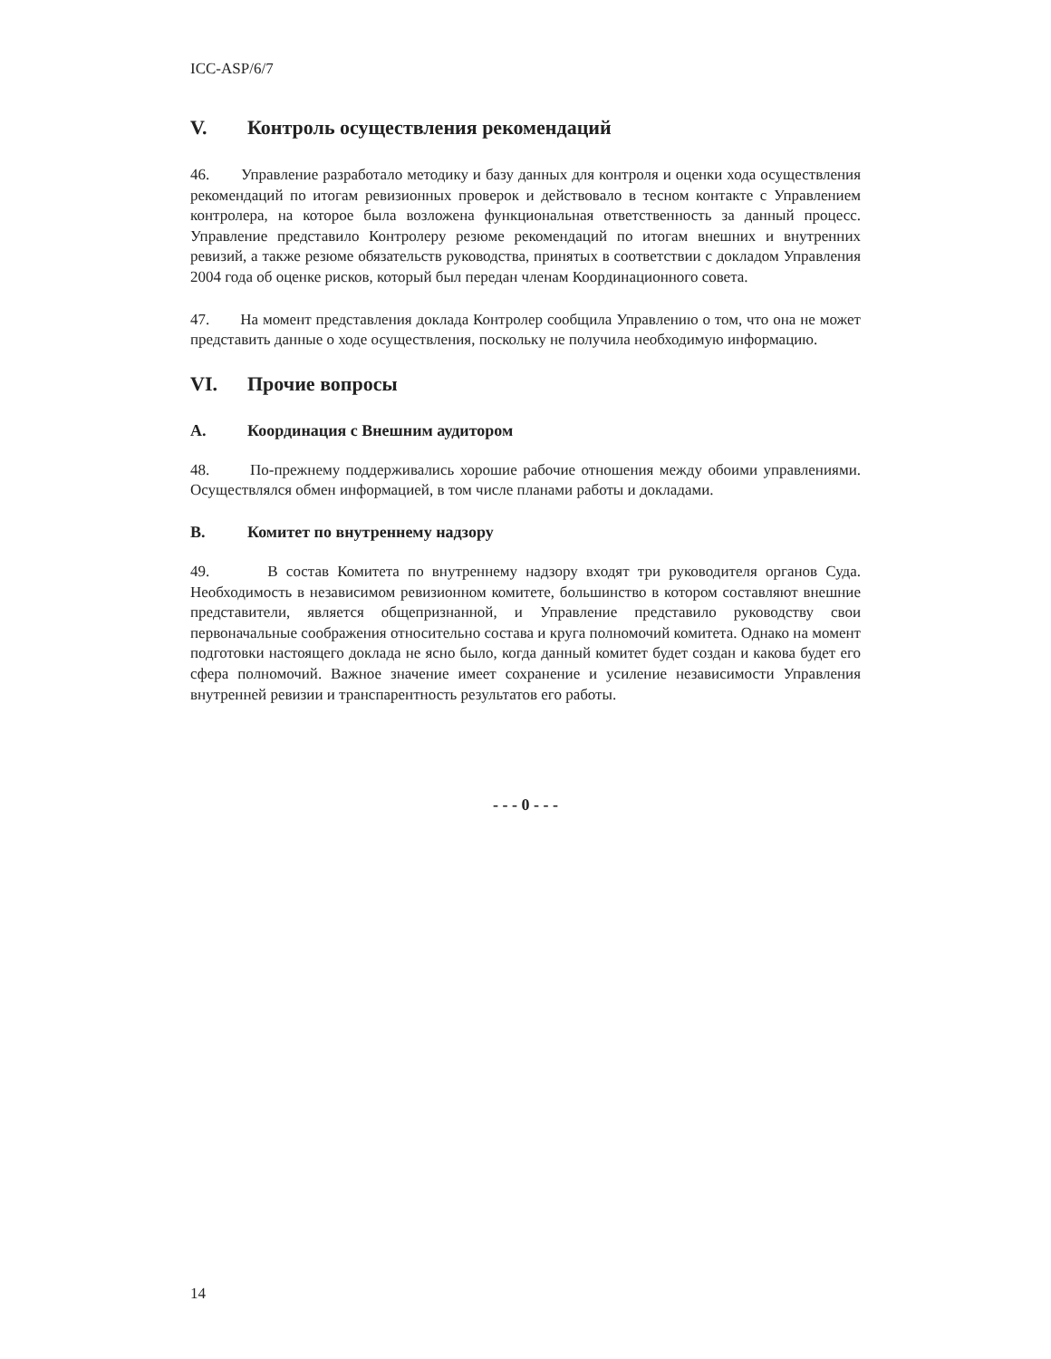ICC-ASP/6/7
V. Контроль осуществления рекомендаций
46. Управление разработало методику и базу данных для контроля и оценки хода осуществления рекомендаций по итогам ревизионных проверок и действовало в тесном контакте с Управлением контролера, на которое была возложена функциональная ответственность за данный процесс. Управление представило Контролеру резюме рекомендаций по итогам внешних и внутренних ревизий, а также резюме обязательств руководства, принятых в соответствии с докладом Управления 2004 года об оценке рисков, который был передан членам Координационного совета.
47. На момент представления доклада Контролер сообщила Управлению о том, что она не может представить данные о ходе осуществления, поскольку не получила необходимую информацию.
VI. Прочие вопросы
A. Координация с Внешним аудитором
48. По-прежнему поддерживались хорошие рабочие отношения между обоими управлениями. Осуществлялся обмен информацией, в том числе планами работы и докладами.
B. Комитет по внутреннему надзору
49. В состав Комитета по внутреннему надзору входят три руководителя органов Суда. Необходимость в независимом ревизионном комитете, большинство в котором составляют внешние представители, является общепризнанной, и Управление представило руководству свои первоначальные соображения относительно состава и круга полномочий комитета. Однако на момент подготовки настоящего доклада не ясно было, когда данный комитет будет создан и какова будет его сфера полномочий. Важное значение имеет сохранение и усиление независимости Управления внутренней ревизии и транспарентность результатов его работы.
- - - 0 - - -
14